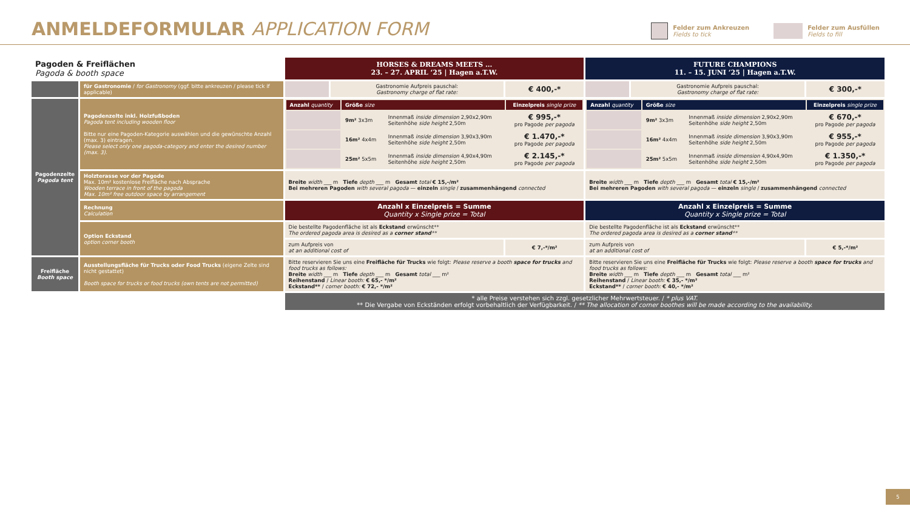ANMELDEFORMULAR APPLICATION FORM
Felder zum Ankreuzen
Fields to tick
Felder zum Ausfüllen
Fields to fill
| Pagoden & Freiflächen Pagoda & booth space | | HORSES & DREAMS MEETS ... 23. – 27. APRIL ‘25 / Hagen a.T.W. | | | FUTURE CHAMPIONS 11. – 15. JUNI ‘25 / Hagen a.T.W. | | |
| | für Gastronomie / for Gastronomy (ggf. bitte ankreuzen / please tick if applicable) | | Gastronomie Aufpreis pauschal: Gastronomy charge of flat rate: | € 400,-* | | Gastronomie Aufpreis pauschal: Gastronomy charge of flat rate: | € 300,-* |
| Pagodenzelte Pagoda tent | Pagodenzelte inkl. Holzfußboden Pagoda tent including wooden floor Bitte nur eine Pagoden-Kategorie auswählen und die gewünschte Anzahl (max. 3) eintragen. Please select only one pagoda-category and enter the desired number (max. 3). | / Anzahl quantity / Größe size / / Einzelpreis single prize / / / 9m² 3x3m / Innenmaß inside dimension 2,90x2,90m Seitenhöhe side height 2,50m / € 995,-* pro Pagode per pagoda / / / 16m² 4x4m / Innenmaß inside dimension 3,90x3,90m Seitenhöhe side height 2,50m / € 1.470,-* pro Pagode per pagoda / / / 25m² 5x5m / Innenmaß inside dimension 4,90x4,90m Seitenhöhe side height 2,50m / € 2.145,-* pro Pagode per pagoda / | | | / Anzahl quantity / Größe size / / Einzelpreis single prize / / / 9m² 3x3m / Innenmaß inside dimension 2,90x2,90m Seitenhöhe side height 2,50m / € 670,-* pro Pagode per pagoda / / / 16m² 4x4m / Innenmaß inside dimension 3,90x3,90m Seitenhöhe side height 2,50m / € 955,-* pro Pagode per pagoda / / / 25m² 5x5m / Innenmaß inside dimension 4,90x4,90m Seitenhöhe side height 2,50m / € 1.350,-* pro Pagode per pagoda / | | |
| | Holzterasse vor der Pagode Max. 10m² kostenlose Freifläche nach Absprache Wooden terrace in front of the pagoda Max. 10m² free outdoor space by arrangement | Breite width ___ m Tiefe depth ___ m Gesamt total € 15,-/m² Bei mehreren Pagoden with several pagoda — einzeln single / zusammenhängend connected | | | Breite width ___ m Tiefe depth ___ m Gesamt total € 15,-/m² Bei mehreren Pagoden with several pagoda — einzeln single / zusammenhängend connected | | |
| | Rechnung Calculation | Anzahl x Einzelpreis = Summe Quantity x Single prize = Total | | | Anzahl x Einzelpreis = Summe Quantity x Single prize = Total | | |
| | Option Eckstand option corner booth | Die bestellte Pagodenfläche ist als Eckstand erwünscht** The ordered pagoda area is desired as a corner stand ** | | | Die bestellte Pagodenfläche ist als Eckstand erwünscht** The ordered pagoda area is desired as a corner stand ** | | |
| | | zum Aufpreis von at an additional cost of | | € 7,-*/m² | zum Aufpreis von at an additional cost of | | € 5,-*/m² |
| Freifläche Booth space | Ausstellungsfläche für Trucks oder Food Trucks (eigene Zelte sind nicht gestattet) Booth space for trucks or food trucks (own tents are not permitted) | Bitte reservieren Sie uns eine Freifläche für Trucks wie folgt: Please reserve a booth space for trucks and food trucks as follows: Breite width ___ m Tiefe depth ___ m Gesamt total ___ m² Reihenstand / Linear booth: € 65,- */m² Eckstand** / corner booth: € 72,- */m² | | | Bitte reservieren Sie uns eine Freifläche für Trucks wie folgt: Please reserve a booth space for trucks and food trucks as follows: Breite width ___ m Tiefe depth ___ m Gesamt total ___ m² Reihenstand / Linear booth: € 35,- */m² Eckstand** / corner booth: € 40,- */m² | | |
| | | * alle Preise verstehen sich zzgl. gesetzlicher Mehrwertsteuer. / * plus VAT. ** Die Vergabe von Eckständen erfolgt vorbehaltlich der Verfügbarkeit. / ** The allocation of corner boothes will be made according to the availability. | | | | | |
5